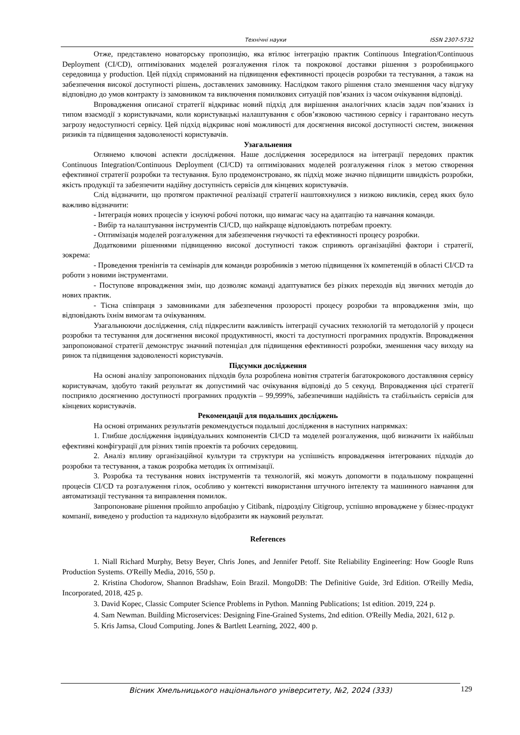Технічні науки ISSN 2307-5732
Отже, представлено новаторську пропозицію, яка втілює інтеграцію практик Continuous Integration/Continuous Deployment (CI/CD), оптимізованих моделей розгалуження гілок та покрокової доставки рішення з розробницького середовища у production. Цей підхід спрямований на підвищення ефективності процесів розробки та тестування, а також на забезпечення високої доступності рішень, доставлених замовнику. Наслідком такого рішення стало зменшення часу відгуку відповідно до умов контракту із замовником та виключення помилкових ситуацій пов’язаних із часом очікування відповіді.
Впровадження описаної стратегії відкриває новий підхід для вирішення аналогічних класів задач пов’язаних із типом взаємодії з користувачами, коли користувацькі налаштування є обов’язковою частиною сервісу і гарантовано несуть загрозу недоступності сервісу. Цей підхід відкриває нові можливості для досягнення високої доступності систем, зниження ризиків та підвищення задоволеності користувачів.
Узагальнення
Оглянемо ключові аспекти дослідження. Наше дослідження зосередилося на інтеграції передових практик Continuous Integration/Continuous Deployment (CI/CD) та оптимізованих моделей розгалуження гілок з метою створення ефективної стратегії розробки та тестування. Було продемонстровано, як підхід може значно підвищити швидкість розробки, якість продукції та забезпечити надійну доступність сервісів для кінцевих користувачів.
Слід відзначити, що протягом практичної реалізації стратегії наштовхнулися з низкою викликів, серед яких було важливо відзначити:
- Інтеграція нових процесів у існуючі робочі потоки, що вимагає часу на адаптацію та навчання команди.
- Вибір та налаштування інструментів CI/CD, що найкраще відповідають потребам проекту.
- Оптимізація моделей розгалуження для забезпечення гнучкості та ефективності процесу розробки.
Додатковими рішеннями підвищенню високої доступності також сприяють організаційні фактори і стратегії, зокрема:
- Проведення тренінгів та семінарів для команди розробників з метою підвищення їх компетенцій в області CI/CD та роботи з новими інструментами.
- Поступове впровадження змін, що дозволяє команді адаптуватися без різких переходів від звичних методів до нових практик.
- Тісна співпраця з замовниками для забезпечення прозорості процесу розробки та впровадження змін, що відповідають їхнім вимогам та очікуванням.
Узагальнюючи дослідження, слід підкреслити важливість інтеграції сучасних технологій та методологій у процеси розробки та тестування для досягнення високої продуктивності, якості та доступності програмних продуктів. Впровадження запропонованої стратегії демонструє значний потенціал для підвищення ефективності розробки, зменшення часу виходу на ринок та підвищення задоволеності користувачів.
Підсумки дослідження
На основі аналізу запропонованих підходів була розроблена новітня стратегія багатокрокового доставляння сервісу користувачам, здобуто такий результат як допустимий час очікування відповіді до 5 секунд. Впровадження цієї стратегії посприяло досягненню доступності програмних продуктів – 99,999%, забезпечивши надійність та стабільність сервісів для кінцевих користувачів.
Рекомендації для подальших досліджень
На основі отриманих результатів рекомендується подальші дослідження в наступних напрямках:
1. Глибше дослідження індивідуальних компонентів CI/CD та моделей розгалуження, щоб визначити їх найбільш ефективні конфігурації для різних типів проектів та робочих середовищ.
2. Аналіз впливу організаційної культури та структури на успішність впровадження інтегрованих підходів до розробки та тестування, а також розробка методик їх оптимізації.
3. Розробка та тестування нових інструментів та технологій, які можуть допомогти в подальшому покращенні процесів CI/CD та розгалуження гілок, особливо у контексті використання штучного інтелекту та машинного навчання для автоматизації тестування та виправлення помилок.
Запропоноване рішення пройшло апробацію у Citibank, підрозділу Citigroup, успішно впроваджене у бізнес-продукт компанії, виведено у production та надихнуло відобразити як науковий результат.
References
1. Niall Richard Murphy, Betsy Beyer, Chris Jones, and Jennifer Petoff. Site Reliability Engineering: How Google Runs Production Systems. O'Reilly Media, 2016, 550 p.
2. Kristina Chodorow, Shannon Bradshaw, Eoin Brazil. MongoDB: The Definitive Guide, 3rd Edition. O'Reilly Media, Incorporated, 2018, 425 p.
3. David Kopec, Classic Computer Science Problems in Python. Manning Publications; 1st edition. 2019, 224 p.
4. Sam Newman. Building Microservices: Designing Fine-Grained Systems, 2nd edition. O'Reilly Media, 2021, 612 p.
5. Kris Jamsa, Cloud Computing. Jones & Bartlett Learning, 2022, 400 p.
Вісник Хмельницького національного університету, №2, 2024 (333) 129